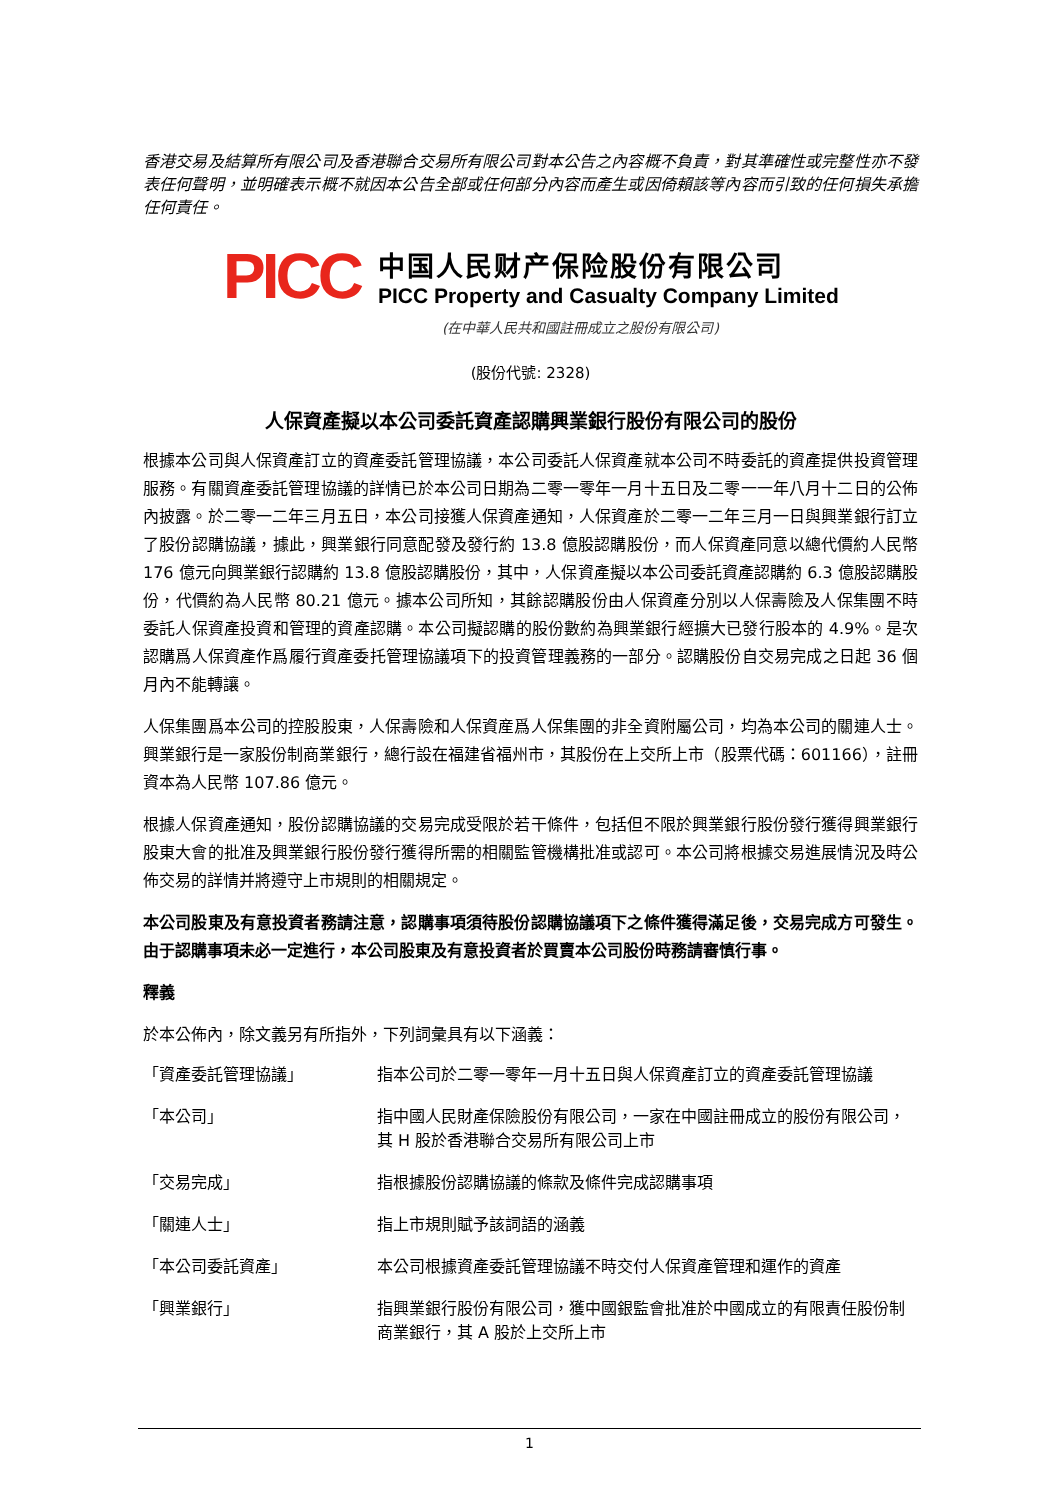香港交易及結算所有限公司及香港聯合交易所有限公司對本公告之內容概不負責，對其準確性或完整性亦不發表任何聲明，並明確表示概不就因本公告全部或任何部分內容而產生或因倚賴該等內容而引致的任何損失承擔任何責任。
PICC
中国人民财产保险股份有限公司
PICC Property and Casualty Company Limited
(在中華人民共和國註冊成立之股份有限公司)
(股份代號: 2328)
人保資產擬以本公司委託資產認購興業銀行股份有限公司的股份
根據本公司與人保資產訂立的資產委託管理協議，本公司委託人保資產就本公司不時委託的資產提供投資管理服務。有關資產委託管理協議的詳情已於本公司日期為二零一零年一月十五日及二零一一年八月十二日的公佈內披露。於二零一二年三月五日，本公司接獲人保資產通知，人保資產於二零一二年三月一日與興業銀行訂立了股份認購協議，據此，興業銀行同意配發及發行約 13.8 億股認購股份，而人保資產同意以總代價約人民幣 176 億元向興業銀行認購約 13.8 億股認購股份，其中，人保資產擬以本公司委託資產認購約 6.3 億股認購股份，代價約為人民幣 80.21 億元。據本公司所知，其餘認購股份由人保資產分別以人保壽險及人保集團不時委託人保資產投資和管理的資產認購。本公司擬認購的股份數約為興業銀行經擴大已發行股本的 4.9%。是次認購爲人保資產作爲履行資產委托管理協議項下的投資管理義務的一部分。認購股份自交易完成之日起 36 個月內不能轉讓。
人保集團爲本公司的控股股東，人保壽險和人保資産爲人保集團的非全資附屬公司，均為本公司的關連人士。興業銀行是一家股份制商業銀行，總行設在福建省福州市，其股份在上交所上市（股票代碼：601166），註冊資本為人民幣 107.86 億元。
根據人保資產通知，股份認購協議的交易完成受限於若干條件，包括但不限於興業銀行股份發行獲得興業銀行股東大會的批准及興業銀行股份發行獲得所需的相關監管機構批准或認可。本公司將根據交易進展情況及時公佈交易的詳情并將遵守上市規則的相關規定。
本公司股東及有意投資者務請注意，認購事項須待股份認購協議項下之條件獲得滿足後，交易完成方可發生。由于認購事項未必一定進行，本公司股東及有意投資者於買賣本公司股份時務請審慎行事。
釋義
於本公佈內，除文義另有所指外，下列詞彙具有以下涵義：
| 「資產委託管理協議」 | 指本公司於二零一零年一月十五日與人保資產訂立的資產委託管理協議 |
| 「本公司」 | 指中國人民財產保險股份有限公司，一家在中國註冊成立的股份有限公司，其 H 股於香港聯合交易所有限公司上市 |
| 「交易完成」 | 指根據股份認購協議的條款及條件完成認購事項 |
| 「關連人士」 | 指上市規則賦予該詞語的涵義 |
| 「本公司委託資產」 | 本公司根據資產委託管理協議不時交付人保資產管理和運作的資產 |
| 「興業銀行」 | 指興業銀行股份有限公司，獲中國銀監會批准於中國成立的有限責任股份制商業銀行，其 A 股於上交所上市 |
1